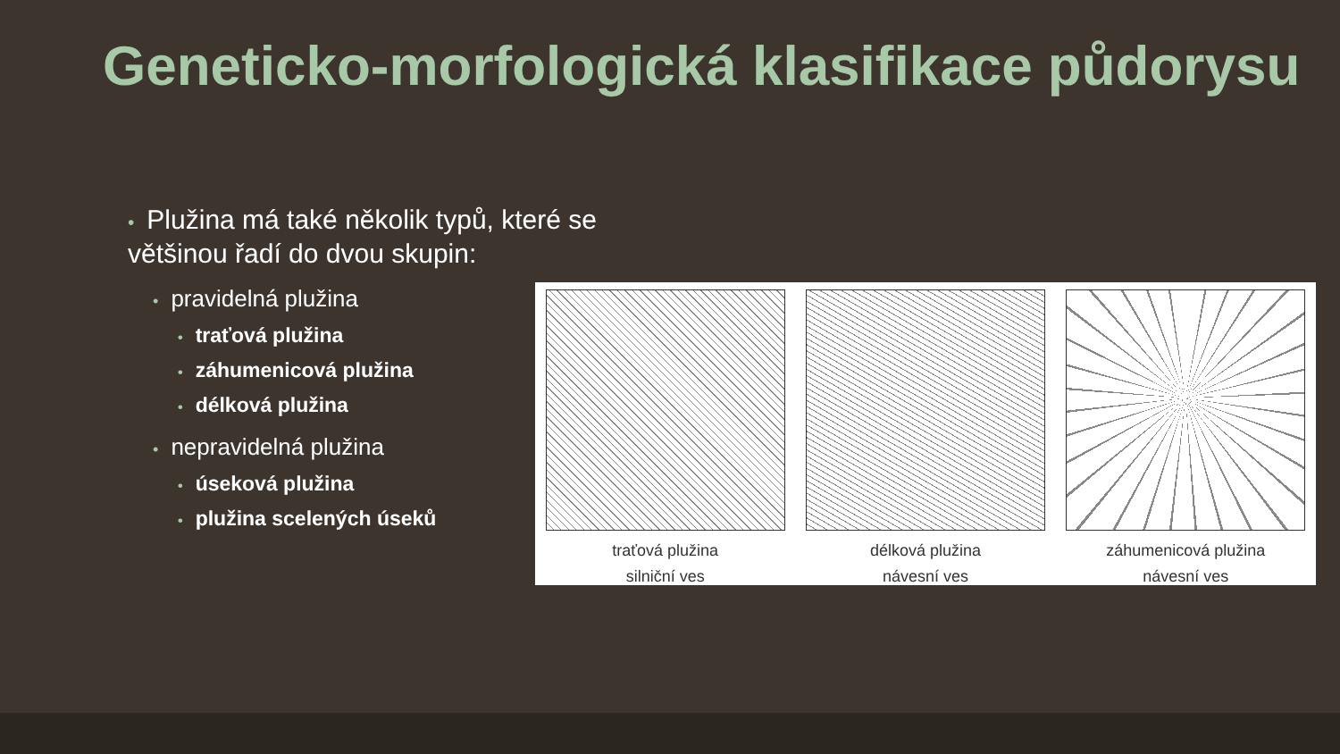Geneticko-morfologická klasifikace půdorysu
• Plužina má také několik typů, které se většinou řadí do dvou skupin:
• pravidelná plužina
• traťová plužina
• záhumenicová plužina
• délková plužina
• nepravidelná plužina
• úseková plužina
• plužina scelených úseků
traťová plužina
silniční ves
délková plužina
návesní ves
záhumenicová plužina
návesní ves